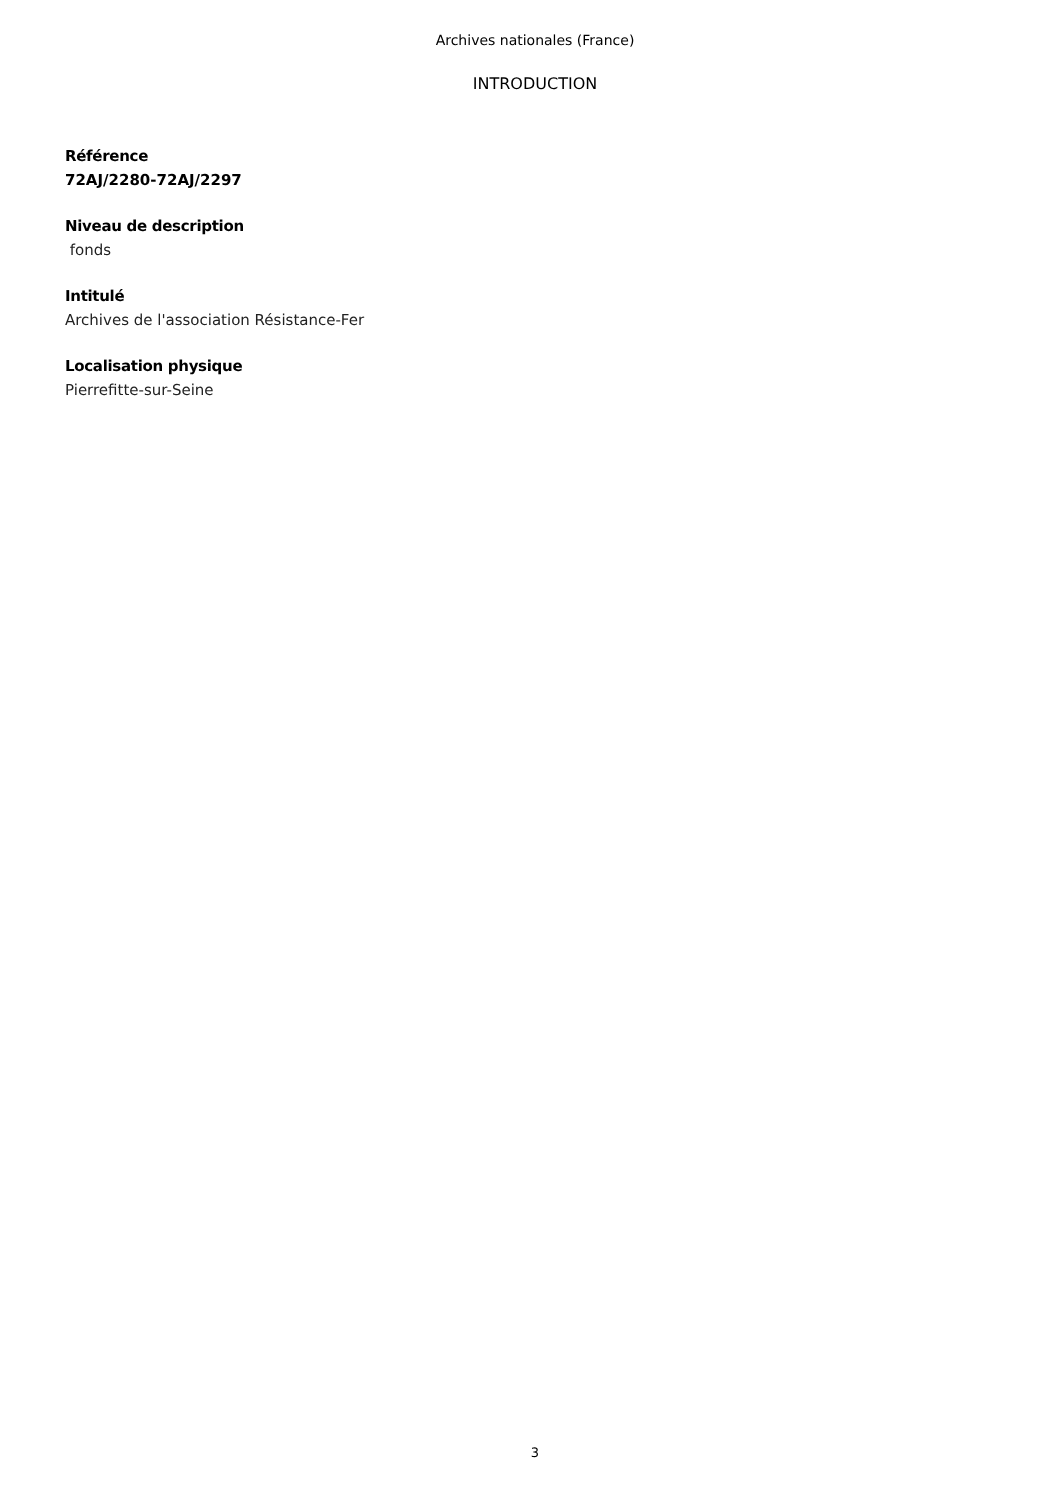Archives nationales (France)
INTRODUCTION
Référence
72AJ/2280-72AJ/2297
Niveau de description
fonds
Intitulé
Archives de l'association Résistance-Fer
Localisation physique
Pierrefitte-sur-Seine
3